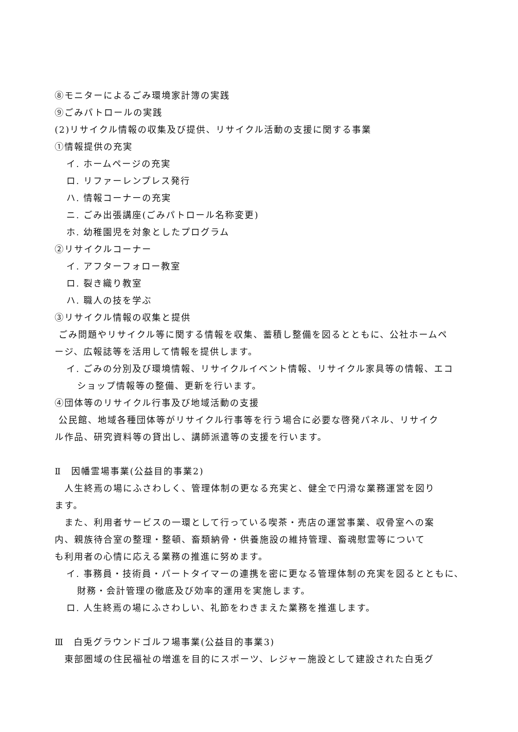⑧モニターによるごみ環境家計簿の実践
⑨ごみパトロールの実践
(2)リサイクル情報の収集及び提供、リサイクル活動の支援に関する事業
①情報提供の充実
イ. ホームページの充実
ロ. リファーレンプレス発行
ハ. 情報コーナーの充実
ニ. ごみ出張講座(ごみパトロール名称変更)
ホ. 幼稚園児を対象としたプログラム
②リサイクルコーナー
イ. アフターフォロー教室
ロ. 裂き織り教室
ハ. 職人の技を学ぶ
③リサイクル情報の収集と提供
ごみ問題やリサイクル等に関する情報を収集、蓄積し整備を図るとともに、公社ホームペ
ージ、広報誌等を活用して情報を提供します。
イ. ごみの分別及び環境情報、リサイクルイベント情報、リサイクル家具等の情報、エコ
ショップ情報等の整備、更新を行います。
④団体等のリサイクル行事及び地域活動の支援
公民館、地域各種団体等がリサイクル行事等を行う場合に必要な啓発パネル、リサイク
ル作品、研究資料等の貸出し、講師派遣等の支援を行います。
Ⅱ　因幡霊場事業(公益目的事業2)
　人生終焉の場にふさわしく、管理体制の更なる充実と、健全で円滑な業務運営を図り
ます。
　また、利用者サービスの一環として行っている喫茶・売店の運営事業、収骨室への案
内、親族待合室の整理・整頓、畜類納骨・供養施設の維持管理、畜魂慰霊等について
も利用者の心情に応える業務の推進に努めます。
イ. 事務員・技術員・パートタイマーの連携を密に更なる管理体制の充実を図るとともに、
財務・会計管理の徹底及び効率的運用を実施します。
ロ. 人生終焉の場にふさわしい、礼節をわきまえた業務を推進します。
Ⅲ　白兎グラウンドゴルフ場事業(公益目的事業3)
　東部圏域の住民福祉の増進を目的にスポーツ、レジャー施設として建設された白兎グ